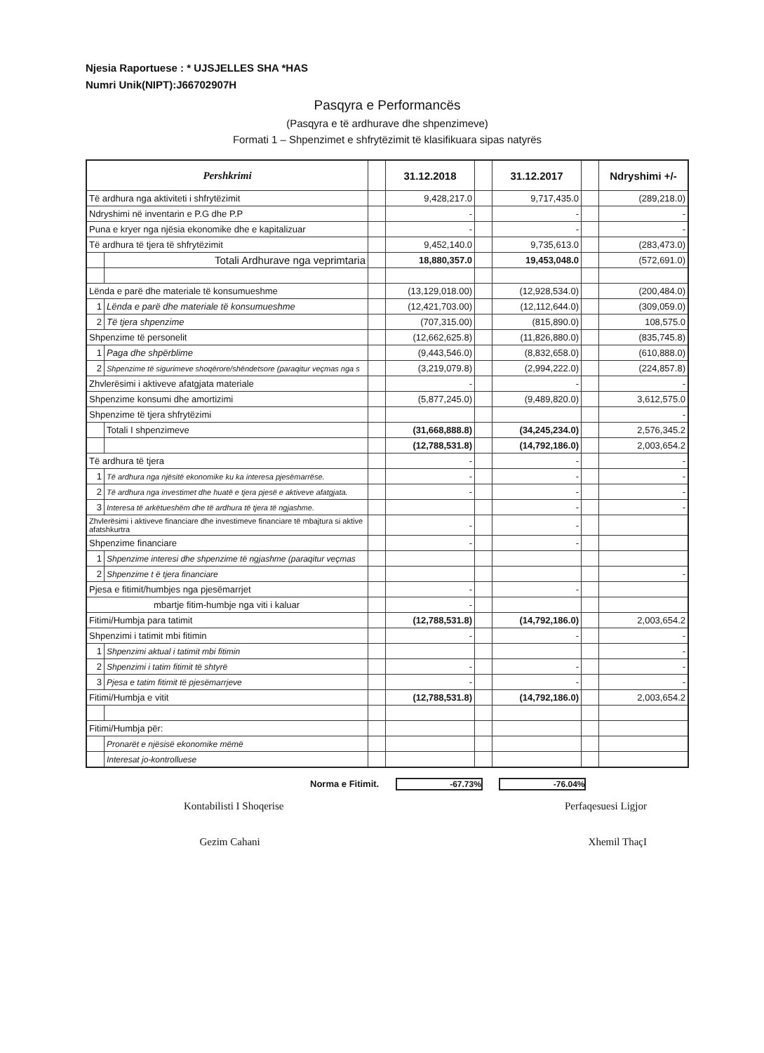Njesia Raportuese : * UJSJELLES SHA *HAS
Numri Unik(NIPT):J66702907H
Pasqyra e Performancës
(Pasqyra e të ardhurave dhe shpenzimeve)
Formati 1 – Shpenzimet e shfrytëzimit të klasifikuara sipas natyrës
| Pershkrimi | | | 31.12.2018 | | 31.12.2017 | | Ndryshimi +/- |
| --- | --- | --- | --- | --- | --- | --- | --- |
| Të ardhura nga aktiviteti i shfrytëzimit | | | 9,428,217.0 | | 9,717,435.0 | | (289,218.0) |
| Ndryshimi në inventarin e P.G dhe P.P | | | - | | - | | - |
| Puna e kryer nga njësia ekonomike dhe e kapitalizuar | | | - | | - | | - |
| Të ardhura të tjera të shfrytëzimit | | | 9,452,140.0 | | 9,735,613.0 | | (283,473.0) |
| | Totali Ardhurave nga veprimtaria | | 18,880,357.0 | | 19,453,048.0 | | (572,691.0) |
| Lënda e parë dhe materiale të konsumueshme | | | (13,129,018.00) | | (12,928,534.0) | | (200,484.0) |
| 1 | Lënda e parë dhe materiale të konsumueshme | | (12,421,703.00) | | (12,112,644.0) | | (309,059.0) |
| 2 | Të tjera shpenzime | | (707,315.00) | | (815,890.0) | | 108,575.0 |
| Shpenzime të personelit | | | (12,662,625.8) | | (11,826,880.0) | | (835,745.8) |
| 1 | Paga dhe shpërblime | | (9,443,546.0) | | (8,832,658.0) | | (610,888.0) |
| 2 | Shpenzime të sigurimeve shoqërore/shëndetsore (paraqitur veçmas nga s | | (3,219,079.8) | | (2,994,222.0) | | (224,857.8) |
| Zhvlerësimi i aktiveve afatgjata materiale | | | - | | - | | - |
| Shpenzime konsumi dhe amortizimi | | | (5,877,245.0) | | (9,489,820.0) | | 3,612,575.0 |
| Shpenzime të tjera shfrytëzimi | | | | | | | - |
| | Totali I shpenzimeve | | (31,668,888.8) | | (34,245,234.0) | | 2,576,345.2 |
| | | | (12,788,531.8) | | (14,792,186.0) | | 2,003,654.2 |
| Të ardhura të tjera | | | - | | - | | - |
| 1 | Të ardhura nga njësitë ekonomike ku ka interesa pjesëmarrëse. | | - | | - | | - |
| 2 | Të ardhura nga investimet dhe huatë e tjera pjesë e aktiveve afatgjata. | | - | | - | | - |
| 3 | Interesa të arkëtueshëm dhe të ardhura të tjera të ngjashme. | | | | - | | - |
| Zhvlerësimi i aktiveve financiare dhe investimeve financiare të mbajtura si aktive afatshkurtra | | | - | | - | | |
| Shpenzime financiare | | | - | | - | | |
| 1 | Shpenzime interesi dhe shpenzime të ngjashme (paraqitur veçmas | | | | | | |
| 2 | Shpenzime t ë tjera financiare | | | | | | - |
| Pjesa e fitimit/humbjes nga pjesëmarrjet | | | - | | - | | |
| mbartje fitim-humbje nga viti i kaluar | | | - | | | | |
| Fitimi/Humbja para tatimit | | | (12,788,531.8) | | (14,792,186.0) | | 2,003,654.2 |
| Shpenzimi i tatimit mbi fitimin | | | - | | - | | - |
| 1 | Shpenzimi aktual i tatimit mbi fitimin | | | | | | - |
| 2 | Shpenzimi i tatim fitimit të shtyrë | | - | | - | | - |
| 3 | Pjesa e tatim fitimit të pjesëmarrjeve | | - | | - | | - |
| Fitimi/Humbja e vitit | | | (12,788,531.8) | | (14,792,186.0) | | 2,003,654.2 |
| Fitimi/Humbja për: | | | | | | | |
| | Pronarët e njësisë ekonomike mëmë | | | | | | |
| | Interesat jo-kontrolluese | | | | | | |
Norma e Fitimit. -67.73% -76.04%
Kontabilisti I Shoqerise
Gezim Cahani
Perfaqesuesi Ligjor
Xhemil ThaçI